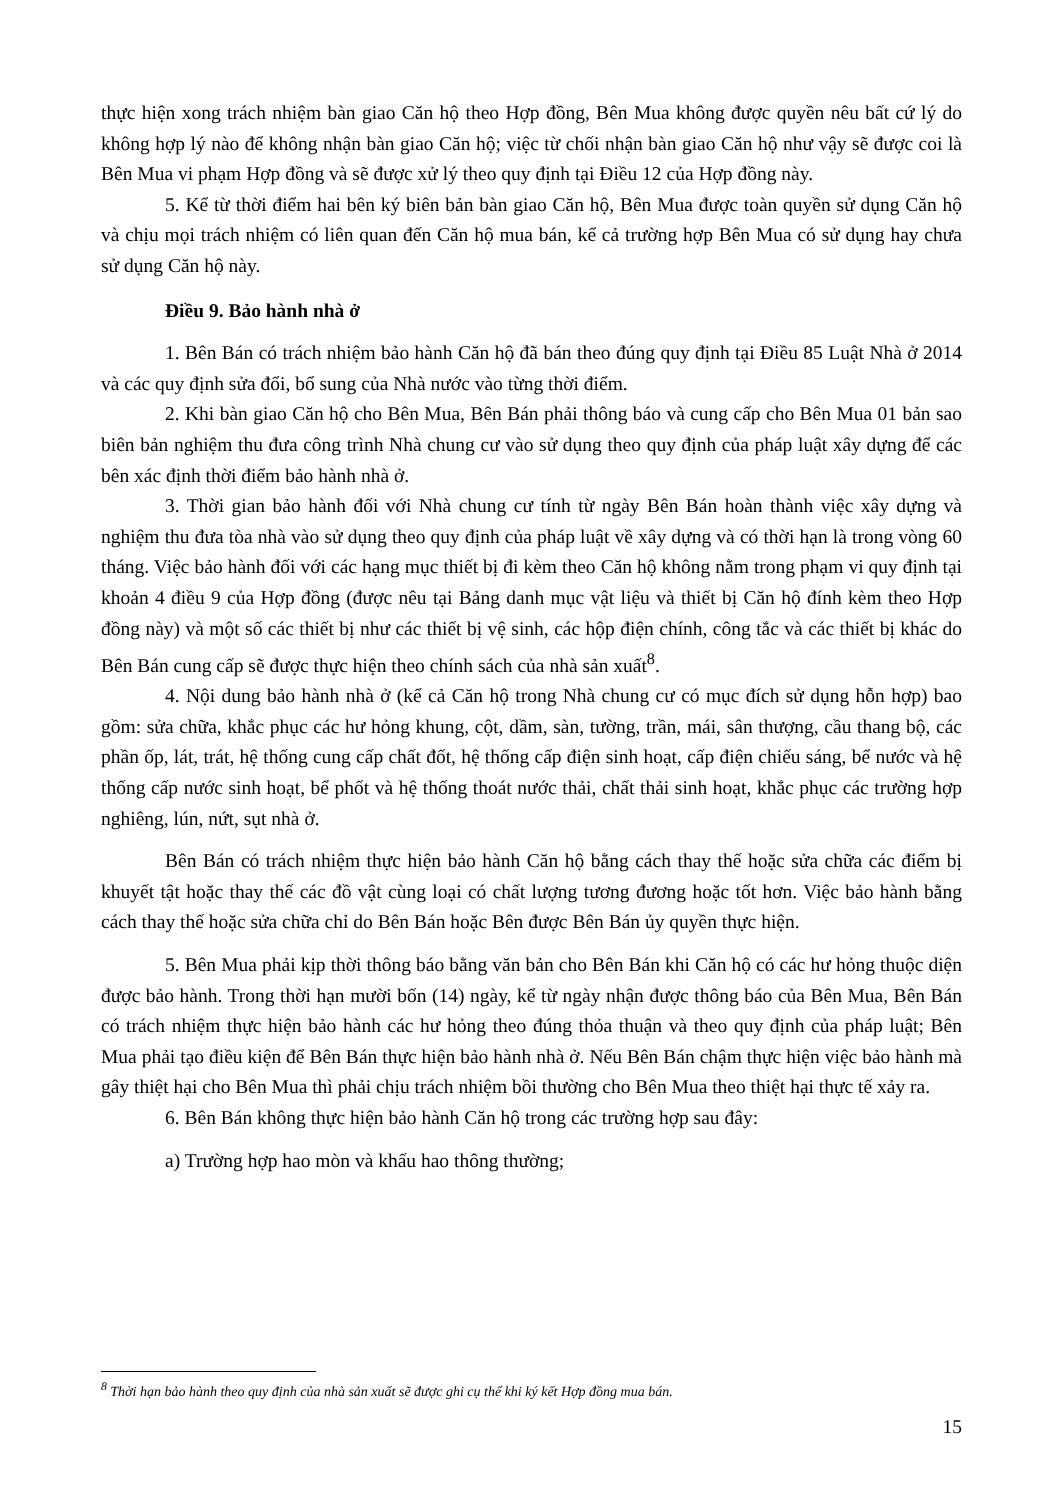thực hiện xong trách nhiệm bàn giao Căn hộ theo Hợp đồng, Bên Mua không được quyền nêu bất cứ lý do không hợp lý nào để không nhận bàn giao Căn hộ; việc từ chối nhận bàn giao Căn hộ như vậy sẽ được coi là Bên Mua vi phạm Hợp đồng và sẽ được xử lý theo quy định tại Điều 12 của Hợp đồng này.
5. Kể từ thời điểm hai bên ký biên bản bàn giao Căn hộ, Bên Mua được toàn quyền sử dụng Căn hộ và chịu mọi trách nhiệm có liên quan đến Căn hộ mua bán, kể cả trường hợp Bên Mua có sử dụng hay chưa sử dụng Căn hộ này.
Điều 9. Bảo hành nhà ở
1. Bên Bán có trách nhiệm bảo hành Căn hộ đã bán theo đúng quy định tại Điều 85 Luật Nhà ở 2014 và các quy định sửa đổi, bổ sung của Nhà nước vào từng thời điểm.
2. Khi bàn giao Căn hộ cho Bên Mua, Bên Bán phải thông báo và cung cấp cho Bên Mua 01 bản sao biên bản nghiệm thu đưa công trình Nhà chung cư vào sử dụng theo quy định của pháp luật xây dựng để các bên xác định thời điểm bảo hành nhà ở.
3. Thời gian bảo hành đối với Nhà chung cư tính từ ngày Bên Bán hoàn thành việc xây dựng và nghiệm thu đưa tòa nhà vào sử dụng theo quy định của pháp luật về xây dựng và có thời hạn là trong vòng 60 tháng. Việc bảo hành đối với các hạng mục thiết bị đi kèm theo Căn hộ không nằm trong phạm vi quy định tại khoản 4 điều 9 của Hợp đồng (được nêu tại Bảng danh mục vật liệu và thiết bị Căn hộ đính kèm theo Hợp đồng này) và một số các thiết bị như các thiết bị vệ sinh, các hộp điện chính, công tắc và các thiết bị khác do Bên Bán cung cấp sẽ được thực hiện theo chính sách của nhà sản xuất<sup>8</sup>.
4. Nội dung bảo hành nhà ở (kể cả Căn hộ trong Nhà chung cư có mục đích sử dụng hỗn hợp) bao gồm: sửa chữa, khắc phục các hư hỏng khung, cột, dầm, sàn, tường, trần, mái, sân thượng, cầu thang bộ, các phần ốp, lát, trát, hệ thống cung cấp chất đốt, hệ thống cấp điện sinh hoạt, cấp điện chiếu sáng, bể nước và hệ thống cấp nước sinh hoạt, bể phốt và hệ thống thoát nước thải, chất thải sinh hoạt, khắc phục các trường hợp nghiêng, lún, nứt, sụt nhà ở.
Bên Bán có trách nhiệm thực hiện bảo hành Căn hộ bằng cách thay thế hoặc sửa chữa các điểm bị khuyết tật hoặc thay thế các đồ vật cùng loại có chất lượng tương đương hoặc tốt hơn. Việc bảo hành bằng cách thay thế hoặc sửa chữa chỉ do Bên Bán hoặc Bên được Bên Bán ủy quyền thực hiện.
5. Bên Mua phải kịp thời thông báo bằng văn bản cho Bên Bán khi Căn hộ có các hư hỏng thuộc diện được bảo hành. Trong thời hạn mười bốn (14) ngày, kể từ ngày nhận được thông báo của Bên Mua, Bên Bán có trách nhiệm thực hiện bảo hành các hư hỏng theo đúng thỏa thuận và theo quy định của pháp luật; Bên Mua phải tạo điều kiện để Bên Bán thực hiện bảo hành nhà ở. Nếu Bên Bán chậm thực hiện việc bảo hành mà gây thiệt hại cho Bên Mua thì phải chịu trách nhiệm bồi thường cho Bên Mua theo thiệt hại thực tế xảy ra.
6. Bên Bán không thực hiện bảo hành Căn hộ trong các trường hợp sau đây:
a) Trường hợp hao mòn và khấu hao thông thường;
<sup>8</sup> Thời hạn bảo hành theo quy định của nhà sản xuất sẽ được ghi cụ thể khi ký kết Hợp đồng mua bán.
15